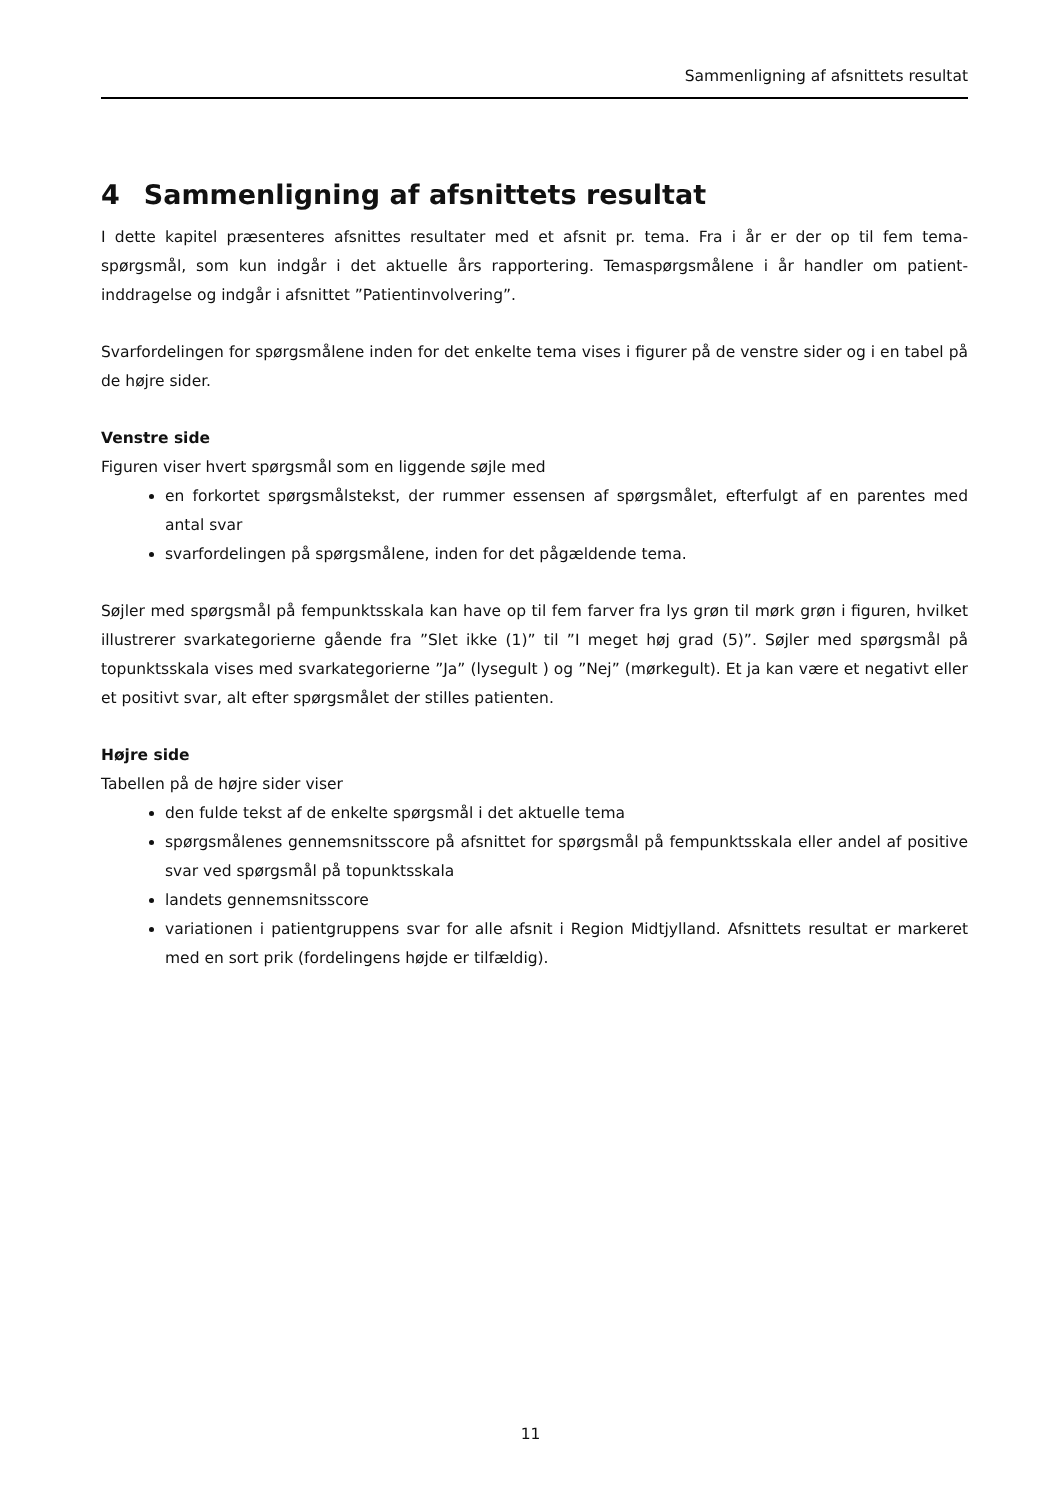Sammenligning af afsnittets resultat
4 Sammenligning af afsnittets resultat
I dette kapitel præsenteres afsnittes resultater med et afsnit pr. tema. Fra i år er der op til fem tema-spørgsmål, som kun indgår i det aktuelle års rapportering. Temaspørgsmålene i år handler om patient-inddragelse og indgår i afsnittet ”Patientinvolvering”.
Svarfordelingen for spørgsmålene inden for det enkelte tema vises i figurer på de venstre sider og i en tabel på de højre sider.
Venstre side
Figuren viser hvert spørgsmål som en liggende søjle med
en forkortet spørgsmålstekst, der rummer essensen af spørgsmålet, efterfulgt af en parentes med antal svar
svarfordelingen på spørgsmålene, inden for det pågældende tema.
Søjler med spørgsmål på fempunktsskala kan have op til fem farver fra lys grøn til mørk grøn i figuren, hvilket illustrerer svarkategorierne gående fra ”Slet ikke (1)” til ”I meget høj grad (5)”. Søjler med spørgsmål på topunktsskala vises med svarkategorierne ”Ja” (lysegult ) og ”Nej” (mørkegult). Et ja kan være et negativt eller et positivt svar, alt efter spørgsmålet der stilles patienten.
Højre side
Tabellen på de højre sider viser
den fulde tekst af de enkelte spørgsmål i det aktuelle tema
spørgsmålenes gennemsnitsscore på afsnittet for spørgsmål på fempunktsskala eller andel af positive svar ved spørgsmål på topunktsskala
landets gennemsnitsscore
variationen i patientgruppens svar for alle afsnit i Region Midtjylland. Afsnittets resultat er markeret med en sort prik (fordelingens højde er tilfældig).
11